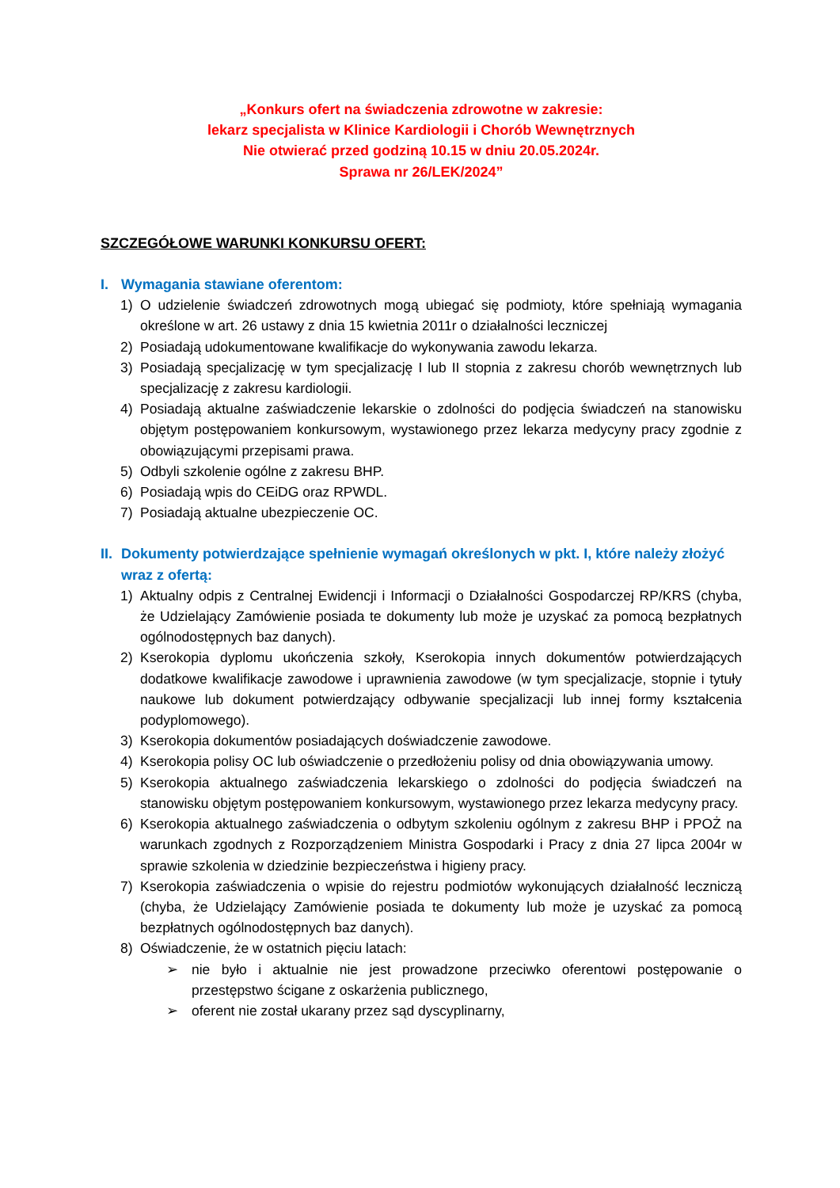„Konkurs ofert na świadczenia zdrowotne w zakresie:
lekarz specjalista w Klinice Kardiologii i Chorób Wewnętrznych
Nie otwierać przed godziną 10.15 w dniu 20.05.2024r.
Sprawa nr 26/LEK/2024”
SZCZEGÓŁOWE WARUNKI KONKURSU OFERT:
I. Wymagania stawiane oferentom:
1) O udzielenie świadczeń zdrowotnych mogą ubiegać się podmioty, które spełniają wymagania określone w art. 26 ustawy z dnia 15 kwietnia 2011r o działalności leczniczej
2) Posiadają udokumentowane kwalifikacje do wykonywania zawodu lekarza.
3) Posiadają specjalizację w tym specjalizację I lub II stopnia z zakresu chorób wewnętrznych lub specjalizację z zakresu kardiologii.
4) Posiadają aktualne zaświadczenie lekarskie o zdolności do podjęcia świadczeń na stanowisku objętym postępowaniem konkursowym, wystawionego przez lekarza medycyny pracy zgodnie z obowiązującymi przepisami prawa.
5) Odbyli szkolenie ogólne z zakresu BHP.
6) Posiadają wpis do CEiDG oraz RPWDL.
7) Posiadają aktualne ubezpieczenie OC.
II. Dokumenty potwierdzające spełnienie wymagań określonych w pkt. I, które należy złożyć wraz z ofertą:
1) Aktualny odpis z Centralnej Ewidencji i Informacji o Działalności Gospodarczej RP/KRS (chyba, że Udzielający Zamówienie posiada te dokumenty lub może je uzyskać za pomocą bezpłatnych ogólnodostępnych baz danych).
2) Kserokopia dyplomu ukończenia szkoły, Kserokopia innych dokumentów potwierdzających dodatkowe kwalifikacje zawodowe i uprawnienia zawodowe (w tym specjalizacje, stopnie i tytuły naukowe lub dokument potwierdzający odbywanie specjalizacji lub innej formy kształcenia podyplomowego).
3) Kserokopia dokumentów posiadających doświadczenie zawodowe.
4) Kserokopia polisy OC lub oświadczenie o przedłożeniu polisy od dnia obowiązywania umowy.
5) Kserokopia aktualnego zaświadczenia lekarskiego o zdolności do podjęcia świadczeń na stanowisku objętym postępowaniem konkursowym, wystawionego przez lekarza medycyny pracy.
6) Kserokopia aktualnego zaświadczenia o odbytym szkoleniu ogólnym z zakresu BHP i PPOŻ na warunkach zgodnych z Rozporządzeniem Ministra Gospodarki i Pracy z dnia 27 lipca 2004r w sprawie szkolenia w dziedzinie bezpieczeństwa i higieny pracy.
7) Kserokopia zaświadczenia o wpisie do rejestru podmiotów wykonujących działalność leczniczą (chyba, że Udzielający Zamówienie posiada te dokumenty lub może je uzyskać za pomocą bezpłatnych ogólnodostępnych baz danych).
8) Oświadczenie, że w ostatnich pięciu latach:
➢ nie było i aktualnie nie jest prowadzone przeciwko oferentowi postępowanie o przestępstwo ścigane z oskarżenia publicznego,
➢ oferent nie został ukarany przez sąd dyscyplinarny,